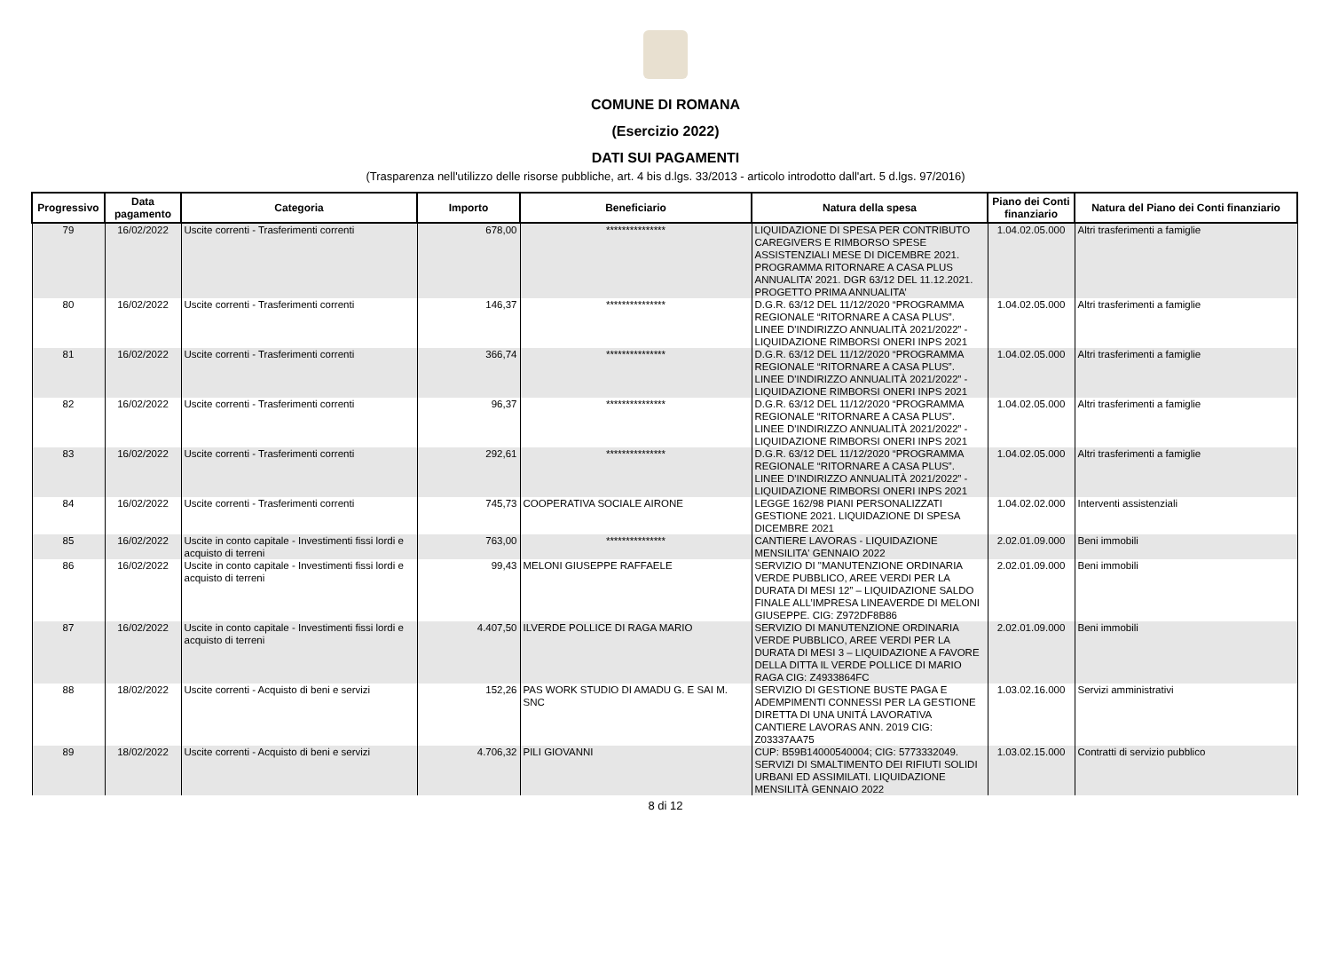COMUNE DI ROMANA
(Esercizio 2022)
DATI SUI PAGAMENTI
(Trasparenza nell'utilizzo delle risorse pubbliche, art. 4 bis d.lgs. 33/2013 - articolo introdotto dall'art. 5 d.lgs. 97/2016)
| Progressivo | Data pagamento | Categoria | Importo | Beneficiario | Natura della spesa | Piano dei Conti finanziario | Natura del Piano dei Conti finanziario |
| --- | --- | --- | --- | --- | --- | --- | --- |
| 79 | 16/02/2022 | Uscite correnti - Trasferimenti correnti | 678,00 | *************** | LIQUIDAZIONE DI SPESA PER CONTRIBUTO CAREGIVERS E RIMBORSO SPESE ASSISTENZIALI MESE DI DICEMBRE 2021. PROGRAMMA RITORNARE A CASA PLUS ANNUALITA’ 2021. DGR 63/12 DEL 11.12.2021. PROGETTO PRIMA ANNUALITA’ | 1.04.02.05.000 | Altri trasferimenti a famiglie |
| 80 | 16/02/2022 | Uscite correnti - Trasferimenti correnti | 146,37 | *************** | D.G.R. 63/12 DEL 11/12/2020 “PROGRAMMA REGIONALE “RITORNARE A CASA PLUS”. LINEE D'INDIRIZZO ANNUALITÀ 2021/2022” - LIQUIDAZIONE RIMBORSI ONERI INPS 2021 | 1.04.02.05.000 | Altri trasferimenti a famiglie |
| 81 | 16/02/2022 | Uscite correnti - Trasferimenti correnti | 366,74 | *************** | D.G.R. 63/12 DEL 11/12/2020 “PROGRAMMA REGIONALE “RITORNARE A CASA PLUS”. LINEE D'INDIRIZZO ANNUALITÀ 2021/2022” - LIQUIDAZIONE RIMBORSI ONERI INPS 2021 | 1.04.02.05.000 | Altri trasferimenti a famiglie |
| 82 | 16/02/2022 | Uscite correnti - Trasferimenti correnti | 96,37 | *************** | D.G.R. 63/12 DEL 11/12/2020 “PROGRAMMA REGIONALE “RITORNARE A CASA PLUS”. LINEE D'INDIRIZZO ANNUALITÀ 2021/2022” - LIQUIDAZIONE RIMBORSI ONERI INPS 2021 | 1.04.02.05.000 | Altri trasferimenti a famiglie |
| 83 | 16/02/2022 | Uscite correnti - Trasferimenti correnti | 292,61 | *************** | D.G.R. 63/12 DEL 11/12/2020 “PROGRAMMA REGIONALE “RITORNARE A CASA PLUS”. LINEE D'INDIRIZZO ANNUALITÀ 2021/2022” - LIQUIDAZIONE RIMBORSI ONERI INPS 2021 | 1.04.02.05.000 | Altri trasferimenti a famiglie |
| 84 | 16/02/2022 | Uscite correnti - Trasferimenti correnti | 745,73 | COOPERATIVA SOCIALE AIRONE | LEGGE 162/98 PIANI PERSONALIZZATI GESTIONE 2021. LIQUIDAZIONE DI SPESA DICEMBRE 2021 | 1.04.02.02.000 | Interventi assistenziali |
| 85 | 16/02/2022 | Uscite in conto capitale - Investimenti fissi lordi e acquisto di terreni | 763,00 | *************** | CANTIERE LAVORAS - LIQUIDAZIONE MENSILITA' GENNAIO 2022 | 2.02.01.09.000 | Beni immobili |
| 86 | 16/02/2022 | Uscite in conto capitale - Investimenti fissi lordi e acquisto di terreni | 99,43 | MELONI GIUSEPPE RAFFAELE | SERVIZIO DI "MANUTENZIONE ORDINARIA VERDE PUBBLICO, AREE VERDI PER LA DURATA DI MESI 12” – LIQUIDAZIONE SALDO FINALE ALL’IMPRESA LINEAVERDE DI MELONI GIUSEPPE. CIG: Z972DF8B86 | 2.02.01.09.000 | Beni immobili |
| 87 | 16/02/2022 | Uscite in conto capitale - Investimenti fissi lordi e acquisto di terreni | 4.407,50 | ILVERDE POLLICE DI RAGA MARIO | SERVIZIO DI MANUTENZIONE ORDINARIA VERDE PUBBLICO, AREE VERDI PER LA DURATA DI MESI 3 – LIQUIDAZIONE A FAVORE DELLA DITTA IL VERDE POLLICE DI MARIO RAGA CIG: Z4933864FC | 2.02.01.09.000 | Beni immobili |
| 88 | 18/02/2022 | Uscite correnti - Acquisto di beni e servizi | 152,26 | PAS WORK STUDIO DI AMADU G. E SAI M. SNC | SERVIZIO DI GESTIONE BUSTE PAGA E ADEMPIMENTI CONNESSI PER LA GESTIONE DIRETTA DI UNA UNITÁ LAVORATIVA CANTIERE LAVORAS ANN. 2019 CIG: Z03337AA75 | 1.03.02.16.000 | Servizi amministrativi |
| 89 | 18/02/2022 | Uscite correnti - Acquisto di beni e servizi | 4.706,32 | PILI GIOVANNI | CUP: B59B14000540004; CIG: 5773332049. SERVIZI DI SMALTIMENTO DEI RIFIUTI SOLIDI URBANI ED ASSIMILATI. LIQUIDAZIONE MENSILITÀ GENNAIO 2022 | 1.03.02.15.000 | Contratti di servizio pubblico |
8 di 12